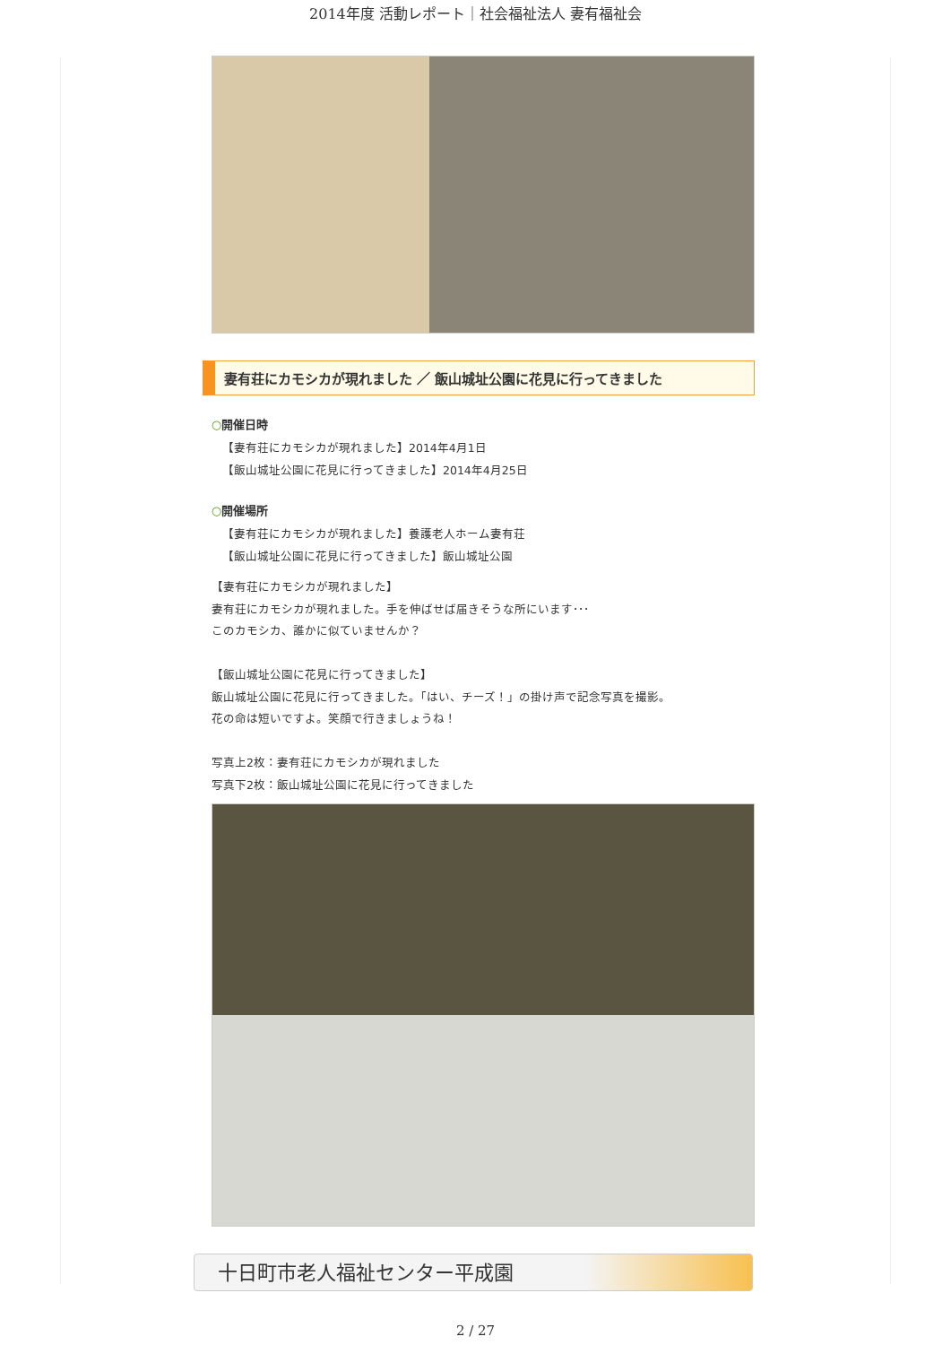2014年度 活動レポート｜社会福祉法人 妻有福祉会
妻有荘にカモシカが現れました ／ 飯山城址公園に花見に行ってきました
○開催日時
【妻有荘にカモシカが現れました】2014年4月1日
【飯山城址公園に花見に行ってきました】2014年4月25日
○開催場所
【妻有荘にカモシカが現れました】養護老人ホーム妻有荘
【飯山城址公園に花見に行ってきました】飯山城址公園
【妻有荘にカモシカが現れました】
妻有荘にカモシカが現れました。手を伸ばせば届きそうな所にいます･･･
このカモシカ、誰かに似ていませんか？
【飯山城址公園に花見に行ってきました】
飯山城址公園に花見に行ってきました。「はい、チーズ！」の掛け声で記念写真を撮影。
花の命は短いですよ。笑顔で行きましょうね！
写真上2枚：妻有荘にカモシカが現れました
写真下2枚：飯山城址公園に花見に行ってきました
十日町市老人福祉センター平成園
2 / 27